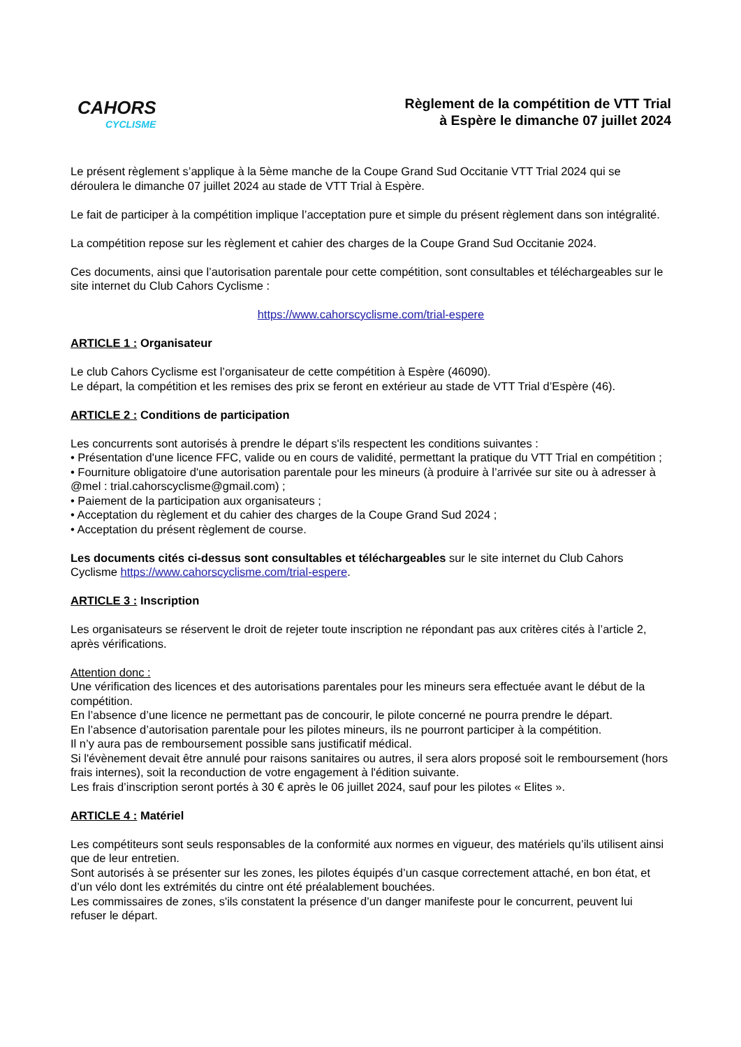CAHORS
CYCLISME
Règlement de la compétition de VTT Trial
à Espère le dimanche 07 juillet 2024
Le présent règlement s’applique à la 5ème manche de la Coupe Grand Sud Occitanie VTT Trial 2024 qui se déroulera le dimanche 07 juillet 2024 au stade de VTT Trial à Espère.
Le fait de participer à la compétition implique l’acceptation pure et simple du présent règlement dans son intégralité.
La compétition repose sur les règlement et cahier des charges de la Coupe Grand Sud Occitanie 2024.
Ces documents, ainsi que l’autorisation parentale pour cette compétition, sont consultables et téléchargeables sur le site internet du Club Cahors Cyclisme :
https://www.cahorscyclisme.com/trial-espere
ARTICLE 1 : Organisateur
Le club Cahors Cyclisme est l’organisateur de cette compétition à Espère (46090).
Le départ, la compétition et les remises des prix se feront en extérieur au stade de VTT Trial d’Espère (46).
ARTICLE 2 : Conditions de participation
Les concurrents sont autorisés à prendre le départ s'ils respectent les conditions suivantes :
• Présentation d'une licence FFC, valide ou en cours de validité, permettant la pratique du VTT Trial en compétition ;
• Fourniture obligatoire d'une autorisation parentale pour les mineurs (à produire à l’arrivée sur site ou à adresser à @mel : trial.cahorscyclisme@gmail.com) ;
• Paiement de la participation aux organisateurs ;
• Acceptation du règlement et du cahier des charges de la Coupe Grand Sud 2024 ;
• Acceptation du présent règlement de course.
Les documents cités ci-dessus sont consultables et téléchargeables sur le site internet du Club Cahors Cyclisme https://www.cahorscyclisme.com/trial-espere.
ARTICLE 3 : Inscription
Les organisateurs se réservent le droit de rejeter toute inscription ne répondant pas aux critères cités à l’article 2, après vérifications.
Attention donc :
Une vérification des licences et des autorisations parentales pour les mineurs sera effectuée avant le début de la compétition.
En l’absence d’une licence ne permettant pas de concourir, le pilote concerné ne pourra prendre le départ.
En l’absence d’autorisation parentale pour les pilotes mineurs, ils ne pourront participer à la compétition.
Il n’y aura pas de remboursement possible sans justificatif médical.
Si l'évènement devait être annulé pour raisons sanitaires ou autres, il sera alors proposé soit le remboursement (hors frais internes), soit la reconduction de votre engagement à l'édition suivante.
Les frais d’inscription seront portés à 30 € après le 06 juillet 2024, sauf pour les pilotes « Elites ».
ARTICLE 4 : Matériel
Les compétiteurs sont seuls responsables de la conformité aux normes en vigueur, des matériels qu’ils utilisent ainsi que de leur entretien.
Sont autorisés à se présenter sur les zones, les pilotes équipés d’un casque correctement attaché, en bon état, et d’un vélo dont les extrémités du cintre ont été préalablement bouchées.
Les commissaires de zones, s'ils constatent la présence d’un danger manifeste pour le concurrent, peuvent lui refuser le départ.